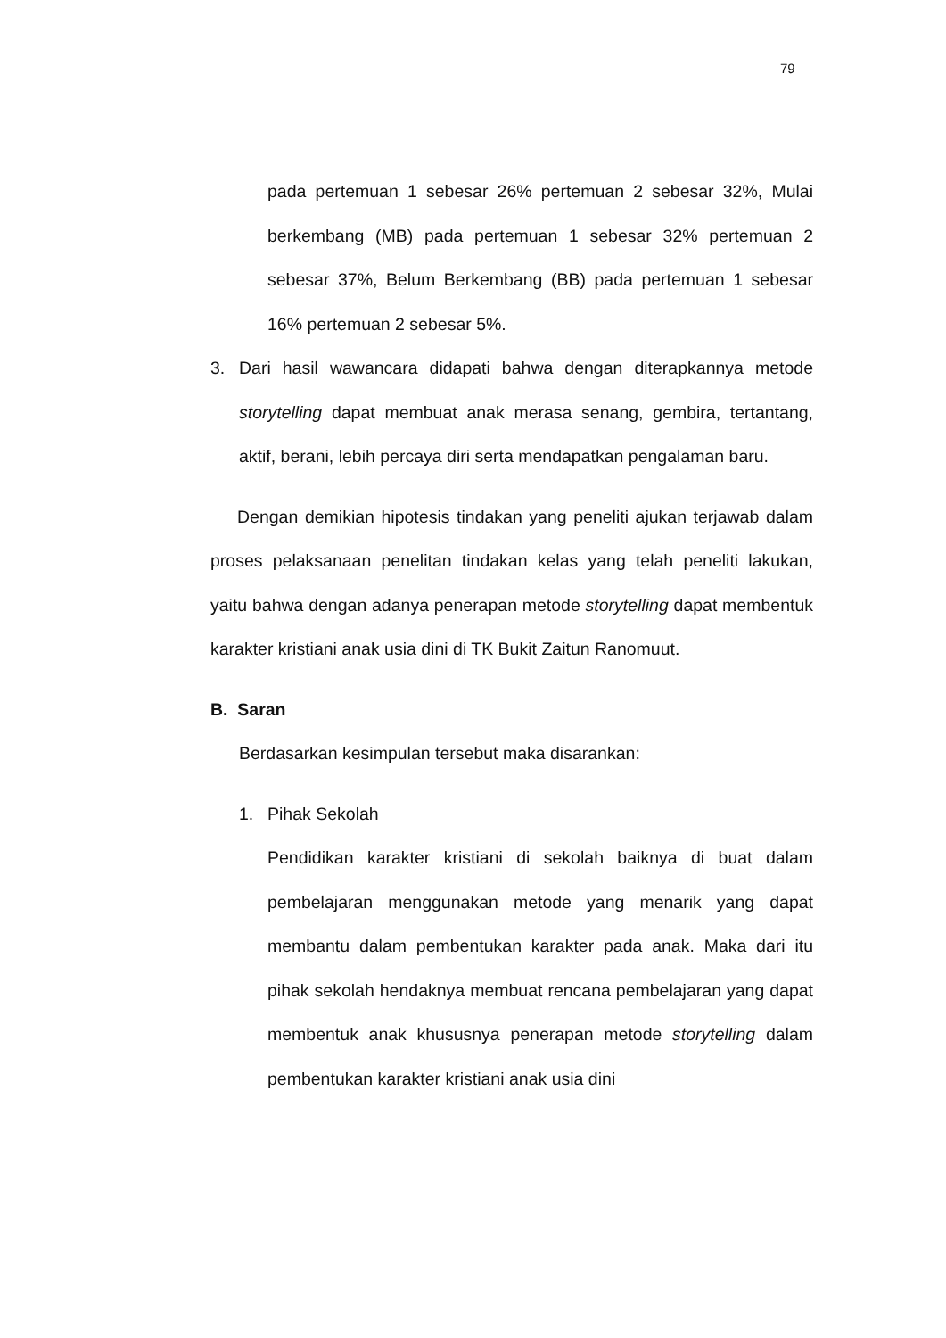79
pada pertemuan 1 sebesar 26% pertemuan 2 sebesar 32%, Mulai berkembang (MB) pada pertemuan 1 sebesar 32% pertemuan 2 sebesar 37%, Belum Berkembang (BB) pada pertemuan 1 sebesar 16% pertemuan 2 sebesar 5%.
3. Dari hasil wawancara didapati bahwa dengan diterapkannya metode storytelling dapat membuat anak merasa senang, gembira, tertantang, aktif, berani, lebih percaya diri serta mendapatkan pengalaman baru.
Dengan demikian hipotesis tindakan yang peneliti ajukan terjawab dalam proses pelaksanaan penelitan tindakan kelas yang telah peneliti lakukan, yaitu bahwa dengan adanya penerapan metode storytelling dapat membentuk karakter kristiani anak usia dini di TK Bukit Zaitun Ranomuut.
B. Saran
Berdasarkan kesimpulan tersebut maka disarankan:
1. Pihak Sekolah
Pendidikan karakter kristiani di sekolah baiknya di buat dalam pembelajaran menggunakan metode yang menarik yang dapat membantu dalam pembentukan karakter pada anak. Maka dari itu pihak sekolah hendaknya membuat rencana pembelajaran yang dapat membentuk anak khususnya penerapan metode storytelling dalam pembentukan karakter kristiani anak usia dini